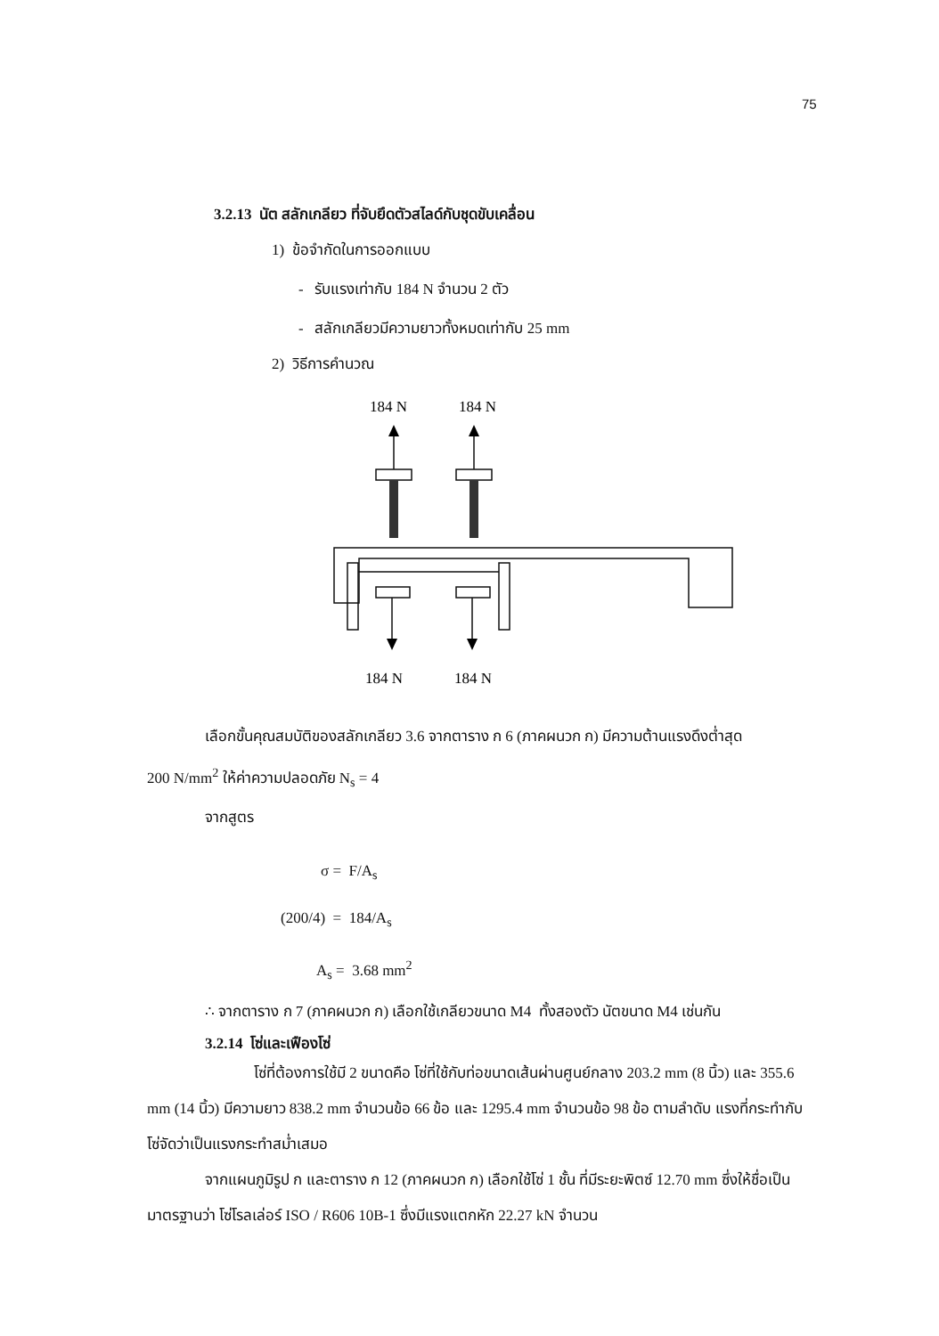75
3.2.13 นัต สลักเกลียว ที่จับยึดตัวสไลด์กับชุดขับเคลื่อน
1) ข้อจำกัดในการออกแบบ
- รับแรงเท่ากับ 184 N จำนวน 2 ตัว
- สลักเกลียวมีความยาวทั้งหมดเท่ากับ 25 mm
2) วิธีการคำนวณ
184 N
184 N
184 N
184 N
เลือกขั้นคุณสมบัติของสลักเกลียว 3.6 จากตาราง ก 6 (ภาคผนวก ก) มีความต้านแรงดึงต่ำสุด
200 N/mm<sup>2</sup> ให้ค่าความปลอดภัย N<sub>s</sub> = 4
จากสูตร
σ = F/A<sub>s</sub>
(200/4) = 184/A<sub>s</sub>
A<sub>s</sub> = 3.68 mm<sup>2</sup>
∴ จากตาราง ก 7 (ภาคผนวก ก) เลือกใช้เกลียวขนาด M4 ทั้งสองตัว นัตขนาด M4 เช่นกัน
3.2.14 โซ่และเฟืองโซ่
โซ่ที่ต้องการใช้มี 2 ขนาดคือ โซ่ที่ใช้กับท่อขนาดเส้นผ่านศูนย์กลาง 203.2 mm (8 นิ้ว) และ 355.6 mm (14 นิ้ว) มีความยาว 838.2 mm จำนวนข้อ 66 ข้อ และ 1295.4 mm จำนวนข้อ 98 ข้อ ตามลำดับ แรงที่กระทำกับโซ่จัดว่าเป็นแรงกระทำสม่ำเสมอ
จากแผนภูมิรูป ก และตาราง ก 12 (ภาคผนวก ก) เลือกใช้โซ่ 1 ชั้น ที่มีระยะพิตซ์ 12.70 mm ซึ่งให้ชื่อเป็นมาตรฐานว่า โซ่โรลเล่อร์ ISO / R606 10B-1 ซึ่งมีแรงแตกหัก 22.27 kN จำนวน